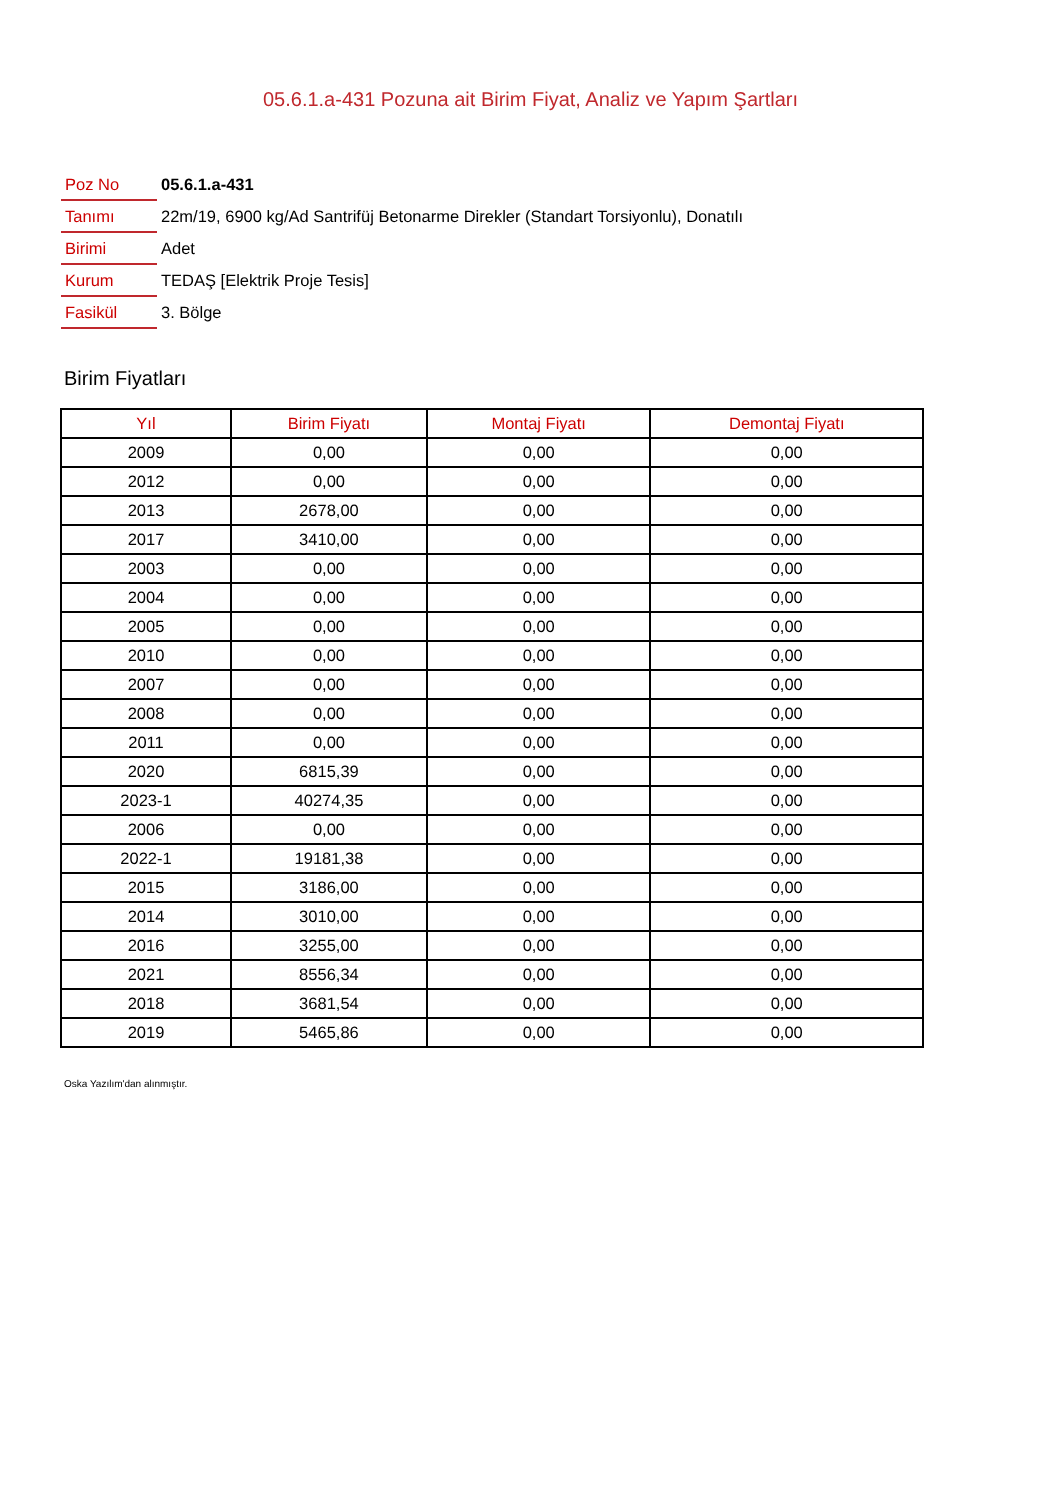05.6.1.a-431 Pozuna ait Birim Fiyat, Analiz ve Yapım Şartları
| Poz No | 05.6.1.a-431 |
| Tanımı | 22m/19, 6900 kg/Ad Santrifüj Betonarme Direkler (Standart Torsiyonlu), Donatılı |
| Birimi | Adet |
| Kurum | TEDAŞ [Elektrik Proje Tesis] |
| Fasikül | 3. Bölge |
Birim Fiyatları
| Yıl | Birim Fiyatı | Montaj Fiyatı | Demontaj Fiyatı |
| --- | --- | --- | --- |
| 2009 | 0,00 | 0,00 | 0,00 |
| 2012 | 0,00 | 0,00 | 0,00 |
| 2013 | 2678,00 | 0,00 | 0,00 |
| 2017 | 3410,00 | 0,00 | 0,00 |
| 2003 | 0,00 | 0,00 | 0,00 |
| 2004 | 0,00 | 0,00 | 0,00 |
| 2005 | 0,00 | 0,00 | 0,00 |
| 2010 | 0,00 | 0,00 | 0,00 |
| 2007 | 0,00 | 0,00 | 0,00 |
| 2008 | 0,00 | 0,00 | 0,00 |
| 2011 | 0,00 | 0,00 | 0,00 |
| 2020 | 6815,39 | 0,00 | 0,00 |
| 2023-1 | 40274,35 | 0,00 | 0,00 |
| 2006 | 0,00 | 0,00 | 0,00 |
| 2022-1 | 19181,38 | 0,00 | 0,00 |
| 2015 | 3186,00 | 0,00 | 0,00 |
| 2014 | 3010,00 | 0,00 | 0,00 |
| 2016 | 3255,00 | 0,00 | 0,00 |
| 2021 | 8556,34 | 0,00 | 0,00 |
| 2018 | 3681,54 | 0,00 | 0,00 |
| 2019 | 5465,86 | 0,00 | 0,00 |
Oska Yazılım'dan alınmıştır.